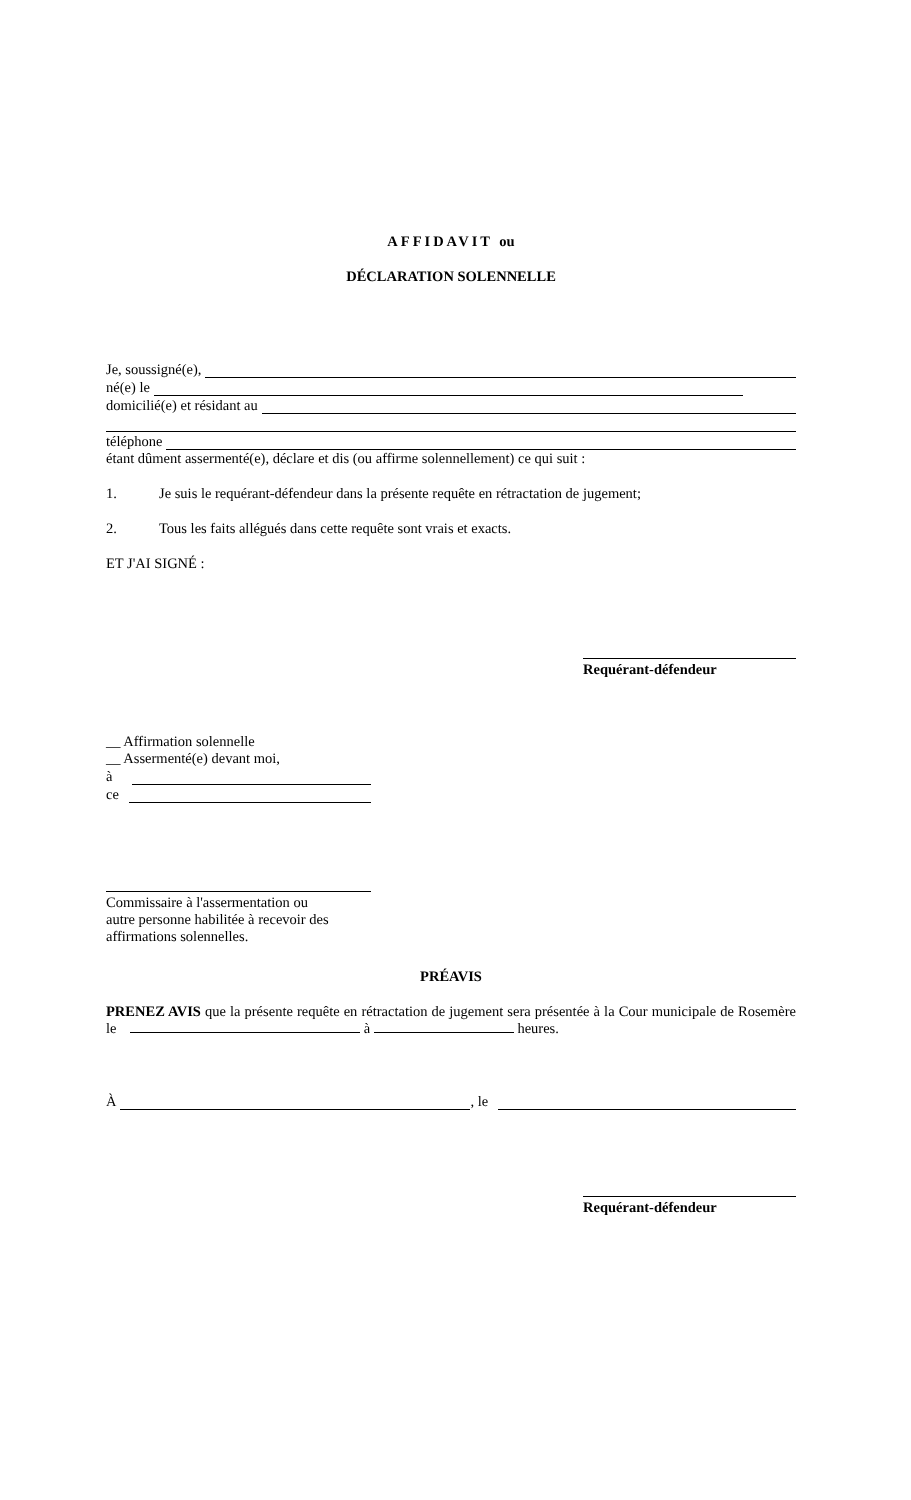AFFIDAVIT ou
DÉCLARATION SOLENNELLE
Je, soussigné(e),
né(e) le
domicilié(e) et résidant au
téléphone
étant dûment assermenté(e), déclare et dis (ou affirme solennellement) ce qui suit :
1. Je suis le requérant-défendeur dans la présente requête en rétractation de jugement;
2. Tous les faits allégués dans cette requête sont vrais et exacts.
ET J'AI SIGNÉ :
Requérant-défendeur
__ Affirmation solennelle
__ Assermenté(e) devant moi,
à
ce
Commissaire à l'assermentation ou
autre personne habilitée à recevoir des
affirmations solennelles.
PRÉAVIS
PRENEZ AVIS que la présente requête en rétractation de jugement sera présentée à la Cour municipale de Rosemère le à heures.
À , le
Requérant-défendeur